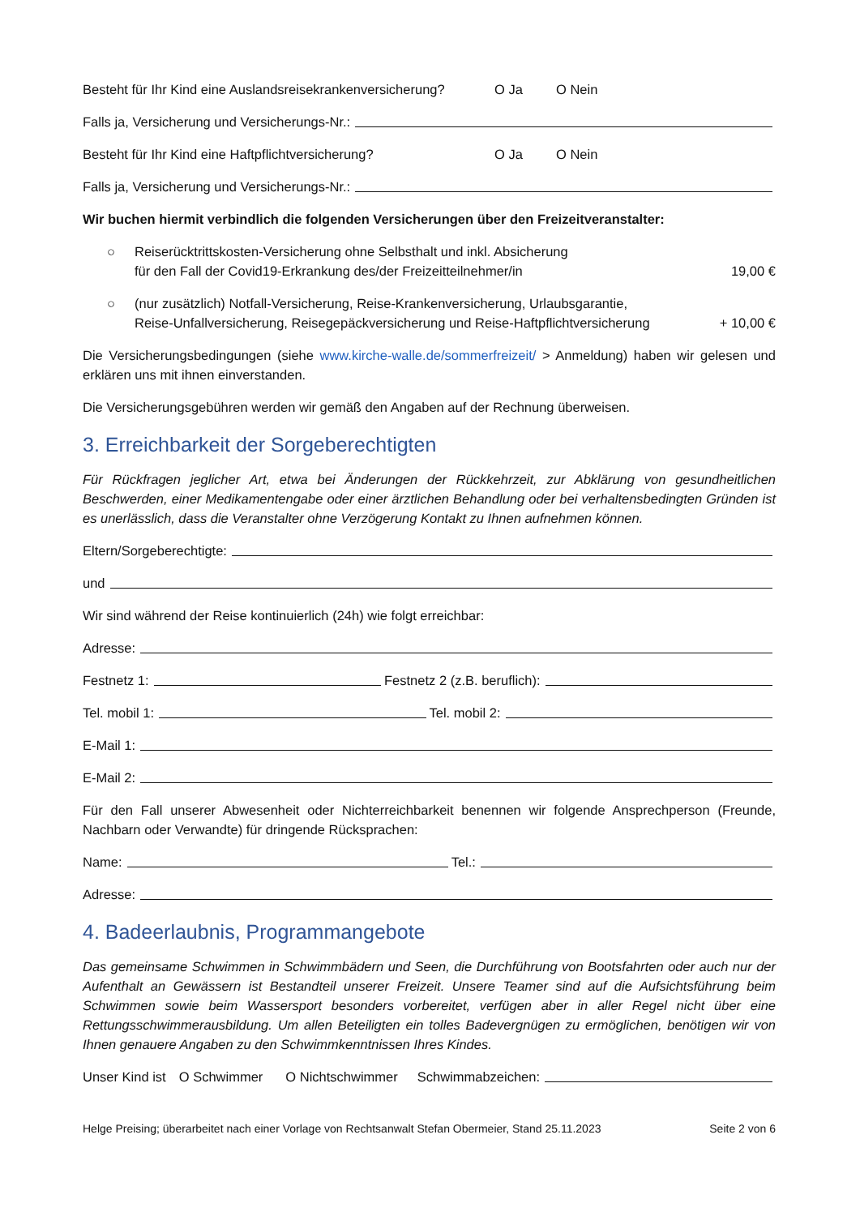Besteht für Ihr Kind eine Auslandsreisekrankenversicherung? O Ja O Nein
Falls ja, Versicherung und Versicherungs-Nr.:
Besteht für Ihr Kind eine Haftpflichtversicherung? O Ja O Nein
Falls ja, Versicherung und Versicherungs-Nr.:
Wir buchen hiermit verbindlich die folgenden Versicherungen über den Freizeitveranstalter:
○ Reiserücktrittskosten-Versicherung ohne Selbsthalt und inkl. Absicherung
für den Fall der Covid19-Erkrankung des/der Freizeitteilnehmer/in 19,00 €
○ (nur zusätzlich) Notfall-Versicherung, Reise-Krankenversicherung, Urlaubsgarantie,
Reise-Unfallversicherung, Reisegepäckversicherung und Reise-Haftpflichtversicherung + 10,00 €
Die Versicherungsbedingungen (siehe www.kirche-walle.de/sommerfreizeit/ > Anmeldung) haben wir gelesen und erklären uns mit ihnen einverstanden.
Die Versicherungsgebühren werden wir gemäß den Angaben auf der Rechnung überweisen.
3. Erreichbarkeit der Sorgeberechtigten
Für Rückfragen jeglicher Art, etwa bei Änderungen der Rückkehrzeit, zur Abklärung von gesundheitlichen Beschwerden, einer Medikamentengabe oder einer ärztlichen Behandlung oder bei verhaltensbedingten Gründen ist es unerlässlich, dass die Veranstalter ohne Verzögerung Kontakt zu Ihnen aufnehmen können.
Eltern/Sorgeberechtigte:
und
Wir sind während der Reise kontinuierlich (24h) wie folgt erreichbar:
Adresse:
Festnetz 1: Festnetz 2 (z.B. beruflich):
Tel. mobil 1: Tel. mobil 2:
E-Mail 1:
E-Mail 2:
Für den Fall unserer Abwesenheit oder Nichterreichbarkeit benennen wir folgende Ansprechperson (Freunde, Nachbarn oder Verwandte) für dringende Rücksprachen:
Name: Tel.:
Adresse:
4. Badeerlaubnis, Programmangebote
Das gemeinsame Schwimmen in Schwimmbädern und Seen, die Durchführung von Bootsfahrten oder auch nur der Aufenthalt an Gewässern ist Bestandteil unserer Freizeit. Unsere Teamer sind auf die Aufsichtsführung beim Schwimmen sowie beim Wassersport besonders vorbereitet, verfügen aber in aller Regel nicht über eine Rettungsschwimmerausbildung. Um allen Beteiligten ein tolles Badevergnügen zu ermöglichen, benötigen wir von Ihnen genauere Angaben zu den Schwimmkenntnissen Ihres Kindes.
Unser Kind ist O Schwimmer O Nichtschwimmer Schwimmabzeichen:
Helge Preising; überarbeitet nach einer Vorlage von Rechtsanwalt Stefan Obermeier, Stand 25.11.2023 Seite 2 von 6